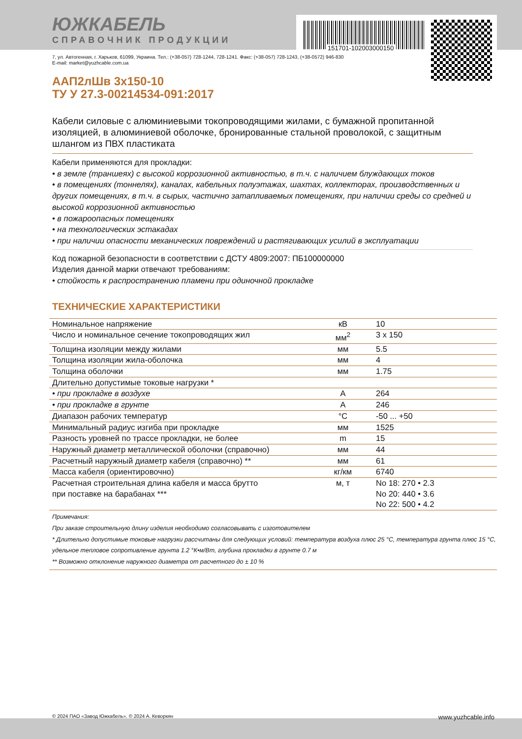ЮЖКАБЕЛЬ
СПРАВОЧНИК ПРОДУКЦИИ
151701-102003000150
7, ул. Автогенная, г. Харьков, 61099, Украина. Тел.: (+38-057) 728-1244, 728-1241. Факс: (+38-057) 728-1243, (+38-0572) 946-830
E-mail: market@yuzhcable.com.ua
ААП2лШв 3х150-10
ТУ У 27.3-00214534-091:2017
Кабели силовые с алюминиевыми токопроводящими жилами, с бумажной пропитанной изоляцией, в алюминиевой оболочке, бронированные стальной проволокой, с защитным шлангом из ПВХ пластиката
Кабели применяются для прокладки:
• в земле (траншеях) с высокой коррозионной активностью, в т.ч. с наличием блуждающих токов
• в помещениях (тоннелях), каналах, кабельных полуэтажах, шахтах, коллекторах, производственных и других помещениях, в т.ч. в сырых, частично затапливаемых помещениях, при наличии среды со средней и высокой коррозионной активностью
• в пожароопасных помещениях
• на технологических эстакадах
• при наличии опасности механических повреждений и растягивающих усилий в эксплуатации
Код пожарной безопасности в соответствии с ДСТУ 4809:2007: ПБ100000000
Изделия данной марки отвечают требованиям:
• стойкость к распространению пламени при одиночной прокладке
ТЕХНИЧЕСКИЕ ХАРАКТЕРИСТИКИ
| Номинальное напряжение | кВ | 10 |
| Число и номинальное сечение токопроводящих жил | мм<sup>2</sup> | 3 x 150 |
| Толщина изоляции между жилами | мм | 5.5 |
| Толщина изоляции жила-оболочка | мм | 4 |
| Толщина оболочки | мм | 1.75 |
| Длительно допустимые токовые нагрузки * | | |
| • при прокладке в воздухе | А | 264 |
| • при прокладке в грунте | А | 246 |
| Диапазон рабочих температур | °С | -50 ... +50 |
| Минимальный радиус изгиба при прокладке | мм | 1525 |
| Разность уровней по трассе прокладки, не более | m | 15 |
| Наружный диаметр металлической оболочки (справочно) | мм | 44 |
| Расчетный наружный диаметр кабеля (справочно) ** | мм | 61 |
| Масса кабеля (ориентировочно) | кг/км | 6740 |
| Расчетная строительная длина кабеля и масса брутто при поставке на барабанах *** | м, т | No 18: 270 • 2.3 No 20: 440 • 3.6 No 22: 500 • 4.2 |
Примечания:
При заказе строительную длину изделия необходимо согласовывать с изготовителем
* Длительно допустимые токовые нагрузки рассчитаны для следующих условий: температура воздуха плюс 25 °С, температура грунта плюс 15 °С, удельное тепловое сопротивление грунта 1.2 °К•м/Вт, глубина прокладки в грунте 0.7 м
** Возможно отклонение наружного диаметра от расчетного до ± 10 %
© 2024 ПАО «Завод Южкабель». © 2024 А. Кеворкян www.yuzhcable.info